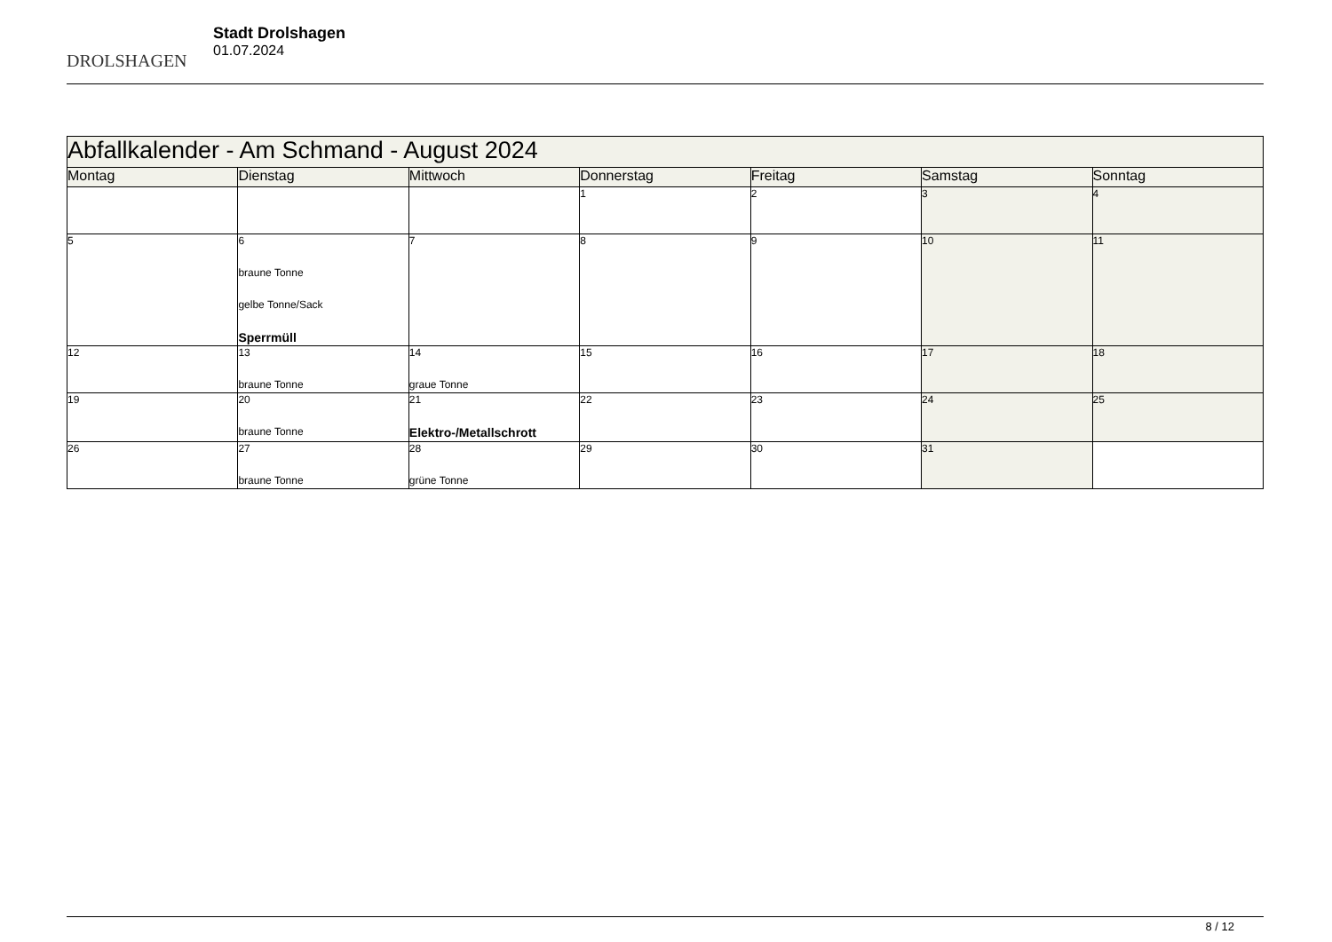DROLSHAGEN
Stadt Drolshagen
01.07.2024
| Abfallkalender - Am Schmand - August 2024 | | | | | | |
| Montag | Dienstag | Mittwoch | Donnerstag | Freitag | Samstag | Sonntag |
| | | | 1 | 2 | 3 | 4 |
| 5 | 6 braune Tonne gelbe Tonne/Sack Sperrmüll | 7 | 8 | 9 | 10 | 11 |
| 12 | 13 braune Tonne | 14 graue Tonne | 15 | 16 | 17 | 18 |
| 19 | 20 braune Tonne | 21 Elektro-/Metallschrott | 22 | 23 | 24 | 25 |
| 26 | 27 braune Tonne | 28 grüne Tonne | 29 | 30 | 31 | |
8 / 12